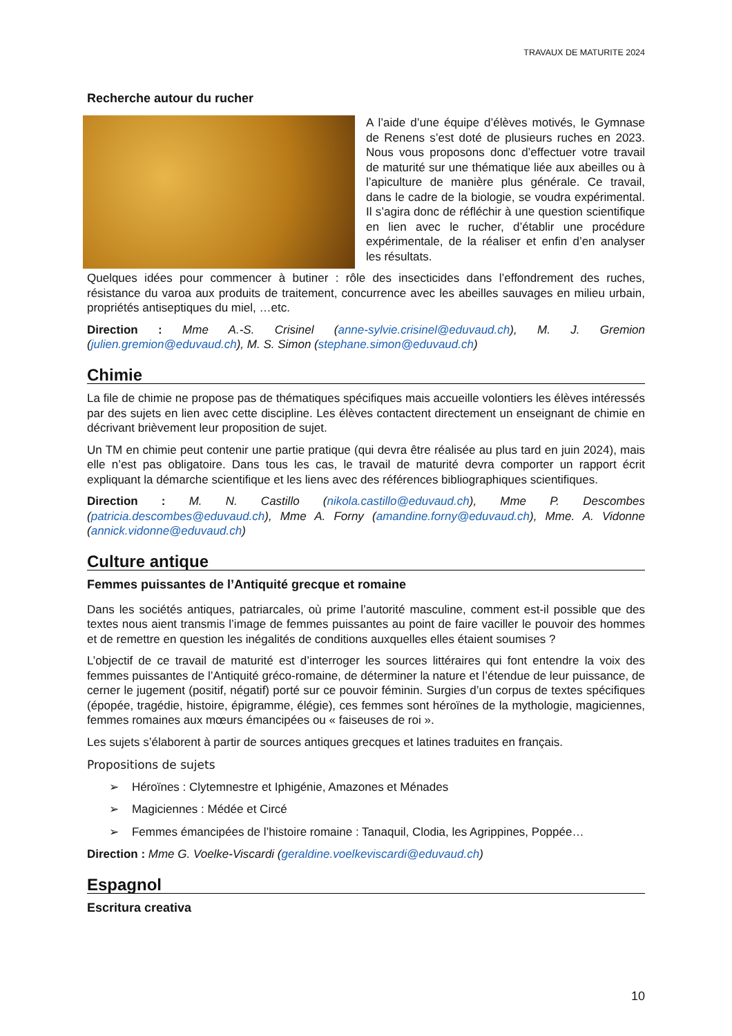TRAVAUX DE MATURITE 2024
Recherche autour du rucher
A l’aide d’une équipe d’élèves motivés, le Gymnase de Renens s’est doté de plusieurs ruches en 2023. Nous vous proposons donc d’effectuer votre travail de maturité sur une thématique liée aux abeilles ou à l’apiculture de manière plus générale. Ce travail, dans le cadre de la biologie, se voudra expérimental. Il s’agira donc de réfléchir à une question scientifique en lien avec le rucher, d’établir une procédure expérimentale, de la réaliser et enfin d’en analyser les résultats.
Quelques idées pour commencer à butiner : rôle des insecticides dans l’effondrement des ruches, résistance du varoa aux produits de traitement, concurrence avec les abeilles sauvages en milieu urbain, propriétés antiseptiques du miel, …etc.
Direction : Mme A.-S. Crisinel (anne-sylvie.crisinel@eduvaud.ch), M. J. Gremion (julien.gremion@eduvaud.ch), M. S. Simon (stephane.simon@eduvaud.ch)
Chimie
La file de chimie ne propose pas de thématiques spécifiques mais accueille volontiers les élèves intéressés par des sujets en lien avec cette discipline. Les élèves contactent directement un enseignant de chimie en décrivant brièvement leur proposition de sujet.
Un TM en chimie peut contenir une partie pratique (qui devra être réalisée au plus tard en juin 2024), mais elle n’est pas obligatoire. Dans tous les cas, le travail de maturité devra comporter un rapport écrit expliquant la démarche scientifique et les liens avec des références bibliographiques scientifiques.
Direction : M. N. Castillo (nikola.castillo@eduvaud.ch), Mme P. Descombes (patricia.descombes@eduvaud.ch), Mme A. Forny (amandine.forny@eduvaud.ch), Mme. A. Vidonne (annick.vidonne@eduvaud.ch)
Culture antique
Femmes puissantes de l’Antiquité grecque et romaine
Dans les sociétés antiques, patriarcales, où prime l’autorité masculine, comment est-il possible que des textes nous aient transmis l’image de femmes puissantes au point de faire vaciller le pouvoir des hommes et de remettre en question les inégalités de conditions auxquelles elles étaient soumises ?
L’objectif de ce travail de maturité est d’interroger les sources littéraires qui font entendre la voix des femmes puissantes de l’Antiquité gréco-romaine, de déterminer la nature et l’étendue de leur puissance, de cerner le jugement (positif, négatif) porté sur ce pouvoir féminin. Surgies d’un corpus de textes spécifiques (épopée, tragédie, histoire, épigramme, élégie), ces femmes sont héroïnes de la mythologie, magiciennes, femmes romaines aux mœurs émancipées ou « faiseuses de roi ».
Les sujets s’élaborent à partir de sources antiques grecques et latines traduites en français.
Propositions de sujets
➢ Héroïnes : Clytemnestre et Iphigénie, Amazones et Ménades
➢ Magiciennes : Médée et Circé
➢ Femmes émancipées de l’histoire romaine : Tanaquil, Clodia, les Agrippines, Poppée…
Direction : Mme G. Voelke-Viscardi (geraldine.voelkeviscardi@eduvaud.ch)
Espagnol
Escritura creativa
10